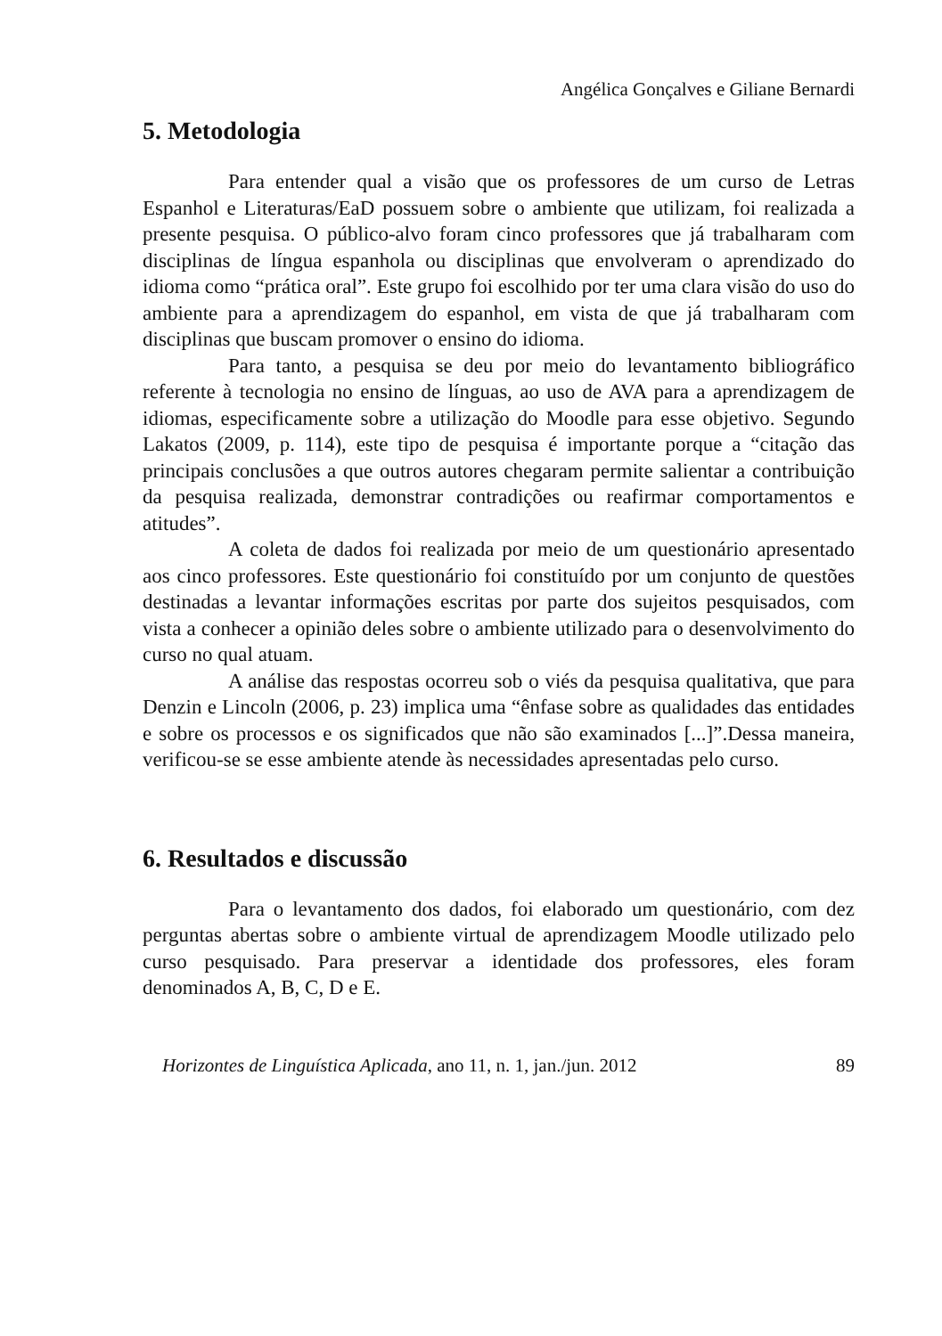Angélica Gonçalves e Giliane Bernardi
5. Metodologia
Para entender qual a visão que os professores de um curso de Letras Espanhol e Literaturas/EaD possuem sobre o ambiente que utilizam, foi realizada a presente pesquisa. O público-alvo foram cinco professores que já trabalharam com disciplinas de língua espanhola ou disciplinas que envolveram o aprendizado do idioma como “prática oral”. Este grupo foi escolhido por ter uma clara visão do uso do ambiente para a aprendizagem do espanhol, em vista de que já trabalharam com disciplinas que buscam promover o ensino do idioma.
Para tanto, a pesquisa se deu por meio do levantamento bibliográfico referente à tecnologia no ensino de línguas, ao uso de AVA para a aprendizagem de idiomas, especificamente sobre a utilização do Moodle para esse objetivo. Segundo Lakatos (2009, p. 114), este tipo de pesquisa é importante porque a “citação das principais conclusões a que outros autores chegaram permite salientar a contribuição da pesquisa realizada, demonstrar contradições ou reafirmar comportamentos e atitudes”.
A coleta de dados foi realizada por meio de um questionário apresentado aos cinco professores. Este questionário foi constituído por um conjunto de questões destinadas a levantar informações escritas por parte dos sujeitos pesquisados, com vista a conhecer a opinião deles sobre o ambiente utilizado para o desenvolvimento do curso no qual atuam.
A análise das respostas ocorreu sob o viés da pesquisa qualitativa, que para Denzin e Lincoln (2006, p. 23) implica uma “ênfase sobre as qualidades das entidades e sobre os processos e os significados que não são examinados [...]”.Dessa maneira, verificou-se se esse ambiente atende às necessidades apresentadas pelo curso.
6. Resultados e discussão
Para o levantamento dos dados, foi elaborado um questionário, com dez perguntas abertas sobre o ambiente virtual de aprendizagem Moodle utilizado pelo curso pesquisado. Para preservar a identidade dos professores, eles foram denominados A, B, C, D e E.
Horizontes de Linguística Aplicada, ano 11, n. 1, jan./jun. 2012 89